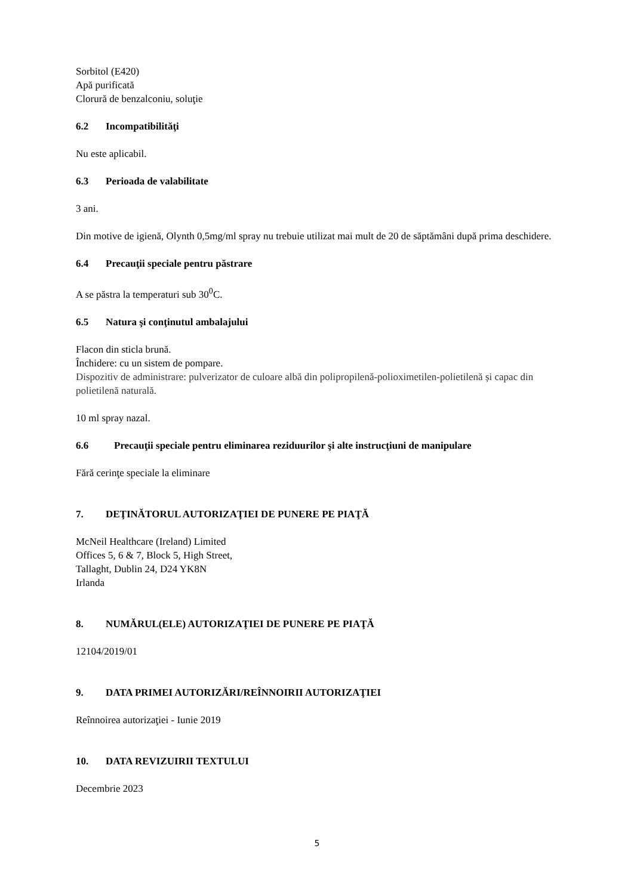Sorbitol (E420)
Apă purificată
Clorură de benzalconiu, soluţie
6.2 Incompatibilităţi
Nu este aplicabil.
6.3 Perioada de valabilitate
3 ani.
Din motive de igienă, Olynth 0,5mg/ml spray nu trebuie utilizat mai mult de 20 de săptămâni după prima deschidere.
6.4 Precauţii speciale pentru păstrare
A se păstra la temperaturi sub 30<sup>0</sup>C.
6.5 Natura şi conţinutul ambalajului
Flacon din sticla brună.
Închidere: cu un sistem de pompare.
Dispozitiv de administrare: pulverizator de culoare albă din polipropilenă-polioximetilen-polietilenă și capac din polietilenă naturală.
10 ml spray nazal.
6.6 Precauţii speciale pentru eliminarea reziduurilor şi alte instrucţiuni de manipulare
Fără cerinţe speciale la eliminare
7. DEŢINĂTORUL AUTORIZAŢIEI DE PUNERE PE PIAŢĂ
McNeil Healthcare (Ireland) Limited
Offices 5, 6 & 7, Block 5, High Street,
Tallaght, Dublin 24, D24 YK8N
Irlanda
8. NUMĂRUL(ELE) AUTORIZAŢIEI DE PUNERE PE PIAŢĂ
12104/2019/01
9. DATA PRIMEI AUTORIZĂRI/REÎNNOIRII AUTORIZAŢIEI
Reînnoirea autorizaţiei - Iunie 2019
10. DATA REVIZUIRII TEXTULUI
Decembrie 2023
5